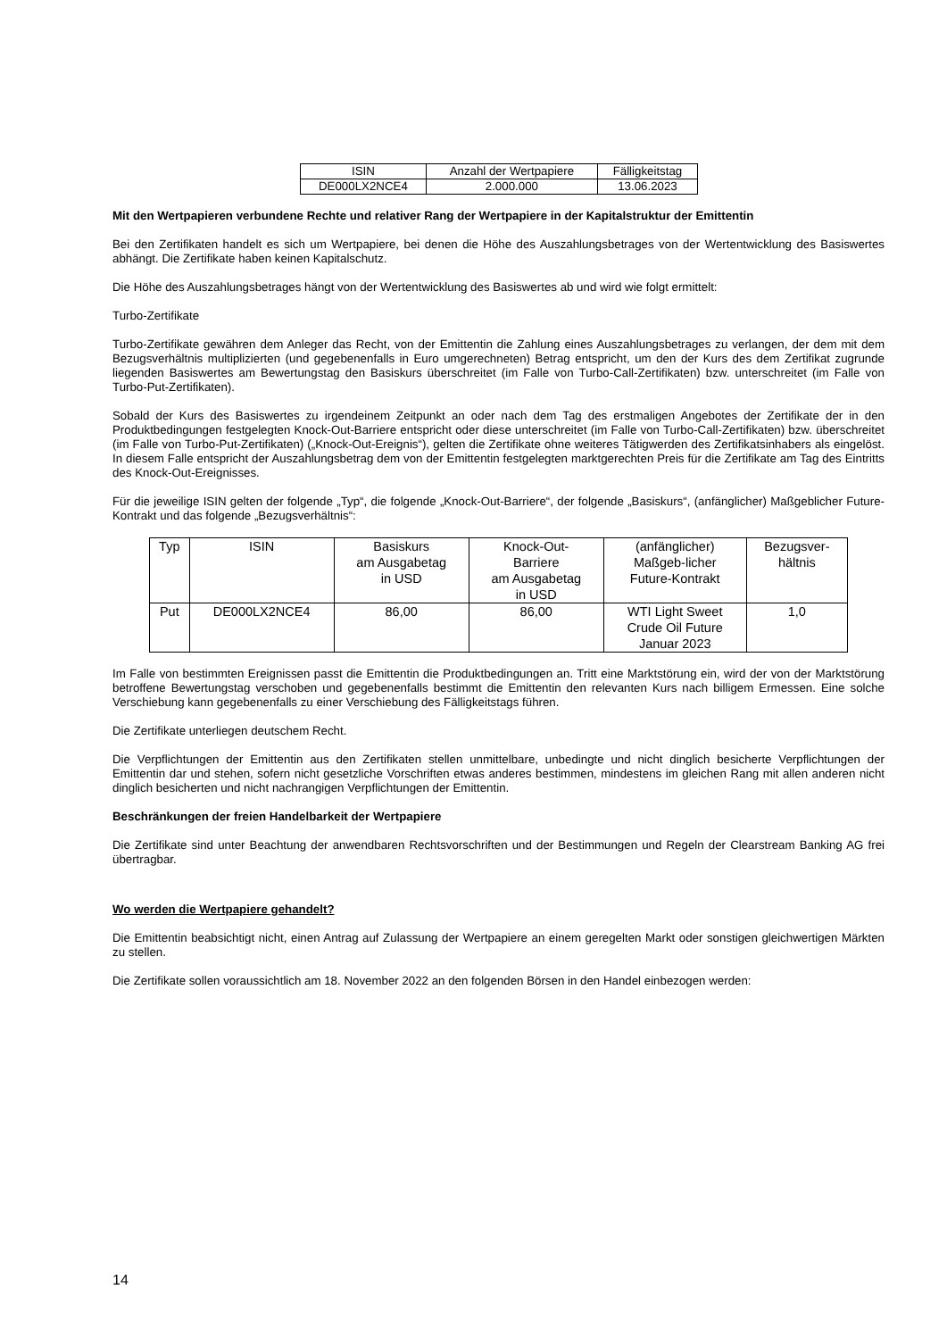| ISIN | Anzahl der Wertpapiere | Fälligkeitstag |
| --- | --- | --- |
| DE000LX2NCE4 | 2.000.000 | 13.06.2023 |
Mit den Wertpapieren verbundene Rechte und relativer Rang der Wertpapiere in der Kapitalstruktur der Emittentin
Bei den Zertifikaten handelt es sich um Wertpapiere, bei denen die Höhe des Auszahlungsbetrages von der Wertentwicklung des Basiswertes abhängt. Die Zertifikate haben keinen Kapitalschutz.
Die Höhe des Auszahlungsbetrages hängt von der Wertentwicklung des Basiswertes ab und wird wie folgt ermittelt:
Turbo-Zertifikate
Turbo-Zertifikate gewähren dem Anleger das Recht, von der Emittentin die Zahlung eines Auszahlungsbetrages zu verlangen, der dem mit dem Bezugsverhältnis multiplizierten (und gegebenenfalls in Euro umgerechneten) Betrag entspricht, um den der Kurs des dem Zertifikat zugrunde liegenden Basiswertes am Bewertungstag den Basiskurs überschreitet (im Falle von Turbo-Call-Zertifikaten) bzw. unterschreitet (im Falle von Turbo-Put-Zertifikaten).
Sobald der Kurs des Basiswertes zu irgendeinem Zeitpunkt an oder nach dem Tag des erstmaligen Angebotes der Zertifikate der in den Produktbedingungen festgelegten Knock-Out-Barriere entspricht oder diese unterschreitet (im Falle von Turbo-Call-Zertifikaten) bzw. überschreitet (im Falle von Turbo-Put-Zertifikaten) („Knock-Out-Ereignis“), gelten die Zertifikate ohne weiteres Tätigwerden des Zertifikatsinhabers als eingelöst. In diesem Falle entspricht der Auszahlungsbetrag dem von der Emittentin festgelegten marktgerechten Preis für die Zertifikate am Tag des Eintritts des Knock-Out-Ereignisses.
Für die jeweilige ISIN gelten der folgende „Typ“, die folgende „Knock-Out-Barriere“, der folgende „Basiskurs“, (anfänglicher) Maßgeblicher Future-Kontrakt und das folgende „Bezugsverhältnis“:
| Typ | ISIN | Basiskurs am Ausgabetag in USD | Knock-Out- Barriere am Ausgabetag in USD | (anfänglicher) Maßgeb-licher Future-Kontrakt | Bezugsver- hältnis |
| --- | --- | --- | --- | --- | --- |
| Put | DE000LX2NCE4 | 86,00 | 86,00 | WTI Light Sweet Crude Oil Future Januar 2023 | 1,0 |
Im Falle von bestimmten Ereignissen passt die Emittentin die Produktbedingungen an. Tritt eine Marktstörung ein, wird der von der Marktstörung betroffene Bewertungstag verschoben und gegebenenfalls bestimmt die Emittentin den relevanten Kurs nach billigem Ermessen. Eine solche Verschiebung kann gegebenenfalls zu einer Verschiebung des Fälligkeitstags führen.
Die Zertifikate unterliegen deutschem Recht.
Die Verpflichtungen der Emittentin aus den Zertifikaten stellen unmittelbare, unbedingte und nicht dinglich besicherte Verpflichtungen der Emittentin dar und stehen, sofern nicht gesetzliche Vorschriften etwas anderes bestimmen, mindestens im gleichen Rang mit allen anderen nicht dinglich besicherten und nicht nachrangigen Verpflichtungen der Emittentin.
Beschränkungen der freien Handelbarkeit der Wertpapiere
Die Zertifikate sind unter Beachtung der anwendbaren Rechtsvorschriften und der Bestimmungen und Regeln der Clearstream Banking AG frei übertragbar.
Wo werden die Wertpapiere gehandelt?
Die Emittentin beabsichtigt nicht, einen Antrag auf Zulassung der Wertpapiere an einem geregelten Markt oder sonstigen gleichwertigen Märkten zu stellen.
Die Zertifikate sollen voraussichtlich am 18. November 2022 an den folgenden Börsen in den Handel einbezogen werden:
14